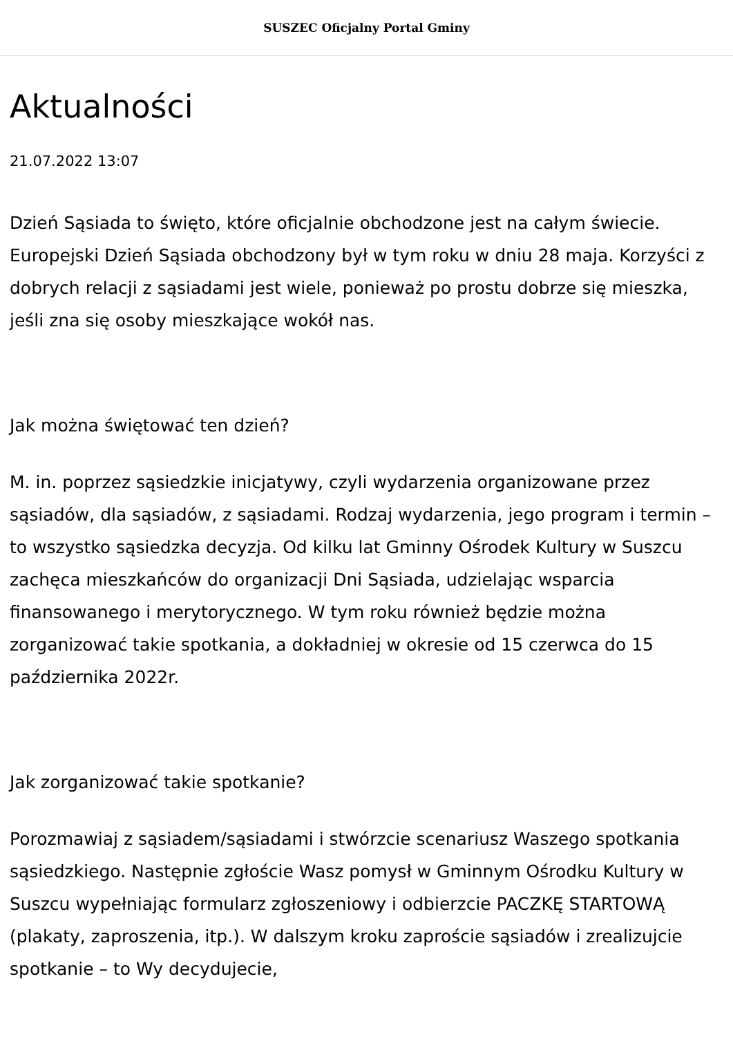SUSZEC Oficjalny Portal Gminy
Aktualności
21.07.2022 13:07
Dzień Sąsiada to święto, które oficjalnie obchodzone jest na całym świecie. Europejski Dzień Sąsiada obchodzony był w tym roku w dniu 28 maja. Korzyści z dobrych relacji z sąsiadami jest wiele, ponieważ po prostu dobrze się mieszka, jeśli zna się osoby mieszkające wokół nas.
Jak można świętować ten dzień?
M. in. poprzez sąsiedzkie inicjatywy, czyli wydarzenia organizowane przez sąsiadów, dla sąsiadów, z sąsiadami. Rodzaj wydarzenia, jego program i termin – to wszystko sąsiedzka decyzja. Od kilku lat Gminny Ośrodek Kultury w Suszcu zachęca mieszkańców do organizacji Dni Sąsiada, udzielając wsparcia finansowanego i merytorycznego. W tym roku również będzie można zorganizować takie spotkania, a dokładniej w okresie od 15 czerwca do 15 października 2022r.
Jak zorganizować takie spotkanie?
Porozmawiaj z sąsiadem/sąsiadami i stwórzcie scenariusz Waszego spotkania sąsiedzkiego. Następnie zgłoście Wasz pomysł w Gminnym Ośrodku Kultury w Suszcu wypełniając formularz zgłoszeniowy i odbierzcie PACZKĘ STARTOWĄ (plakaty, zaproszenia, itp.). W dalszym kroku zaproście sąsiadów i zrealizujcie spotkanie – to Wy decydujecie,